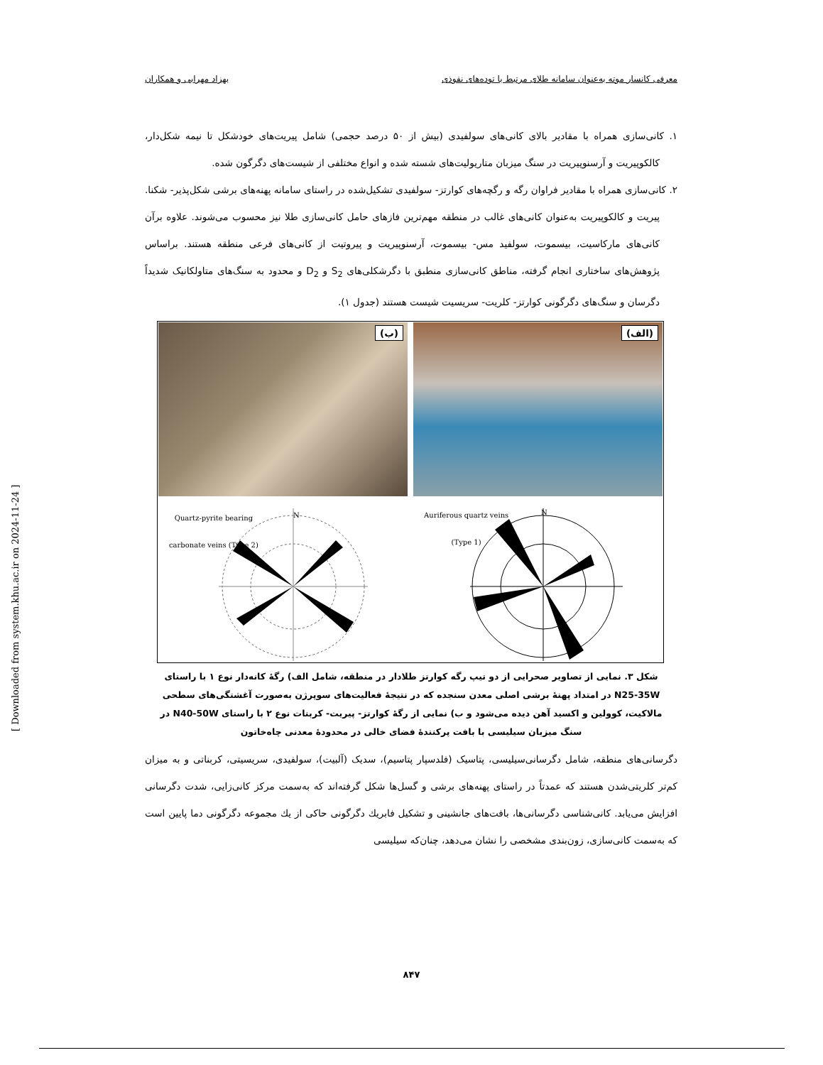معرفی کانسار موته به‌عنوان سامانه طلای مرتبط با توده‌های نفوذی بهزاد مهرابی و همکاران
۱. کانی‌سازی همراه با مقادیر بالای کانی‌های سولفیدی (بیش از ۵۰ درصد حجمی) شامل پیریت‌های خودشکل تا نیمه شکل‌دار، کالکوپیریت و آرسنوپیریت در سنگ میزبان متاریولیت‌های شسته شده و انواع مختلفی از شیست‌های دگرگون شده.
۲. کانی‌سازی همراه با مقادیر فراوان رگه و رگچه‌های کوارتز- سولفیدی تشکیل‌شده در راستای سامانه پهنه‌های برشی شکل‌پذیر- شکنا. پیریت و کالکوپیریت به‌عنوان کانی‌های غالب در منطقه مهم‌ترین فازهای حامل کانی‌سازی طلا نیز محسوب می‌شوند. علاوه برآن کانی‌های مارکاسیت، بیسموت، سولفید مس- بیسموت، آرسنوپیریت و پیروتیت از کانی‌های فرعی منطقه هستند. براساس پژوهش‌های ساختاری انجام گرفته، مناطق کانی‌سازی منطبق با دگرشکلی‌های S<sub>2</sub> و D<sub>2</sub> و محدود به سنگ‌های متاولکانیک شدیداً دگرسان و سنگ‌های دگرگونی کوارتز- کلریت- سریسیت شیست هستند (جدول ۱).
(ب)
(الف)
Quartz-pyrite bearing
carbonate veins (Type 2)
N
Auriferous quartz veins
(Type 1)
N
شکل ۳. نمایی از تصاویر صحرایی از دو تیپ رگه کوارتز طلادار در منطقه، شامل الف) رگهٔ کانه‌دار نوع ۱ با راستای N25-35W در امتداد پهنهٔ برشی اصلی معدن سنجده که در نتیجهٔ فعالیت‌های سوپرژن به‌صورت آغشتگی‌های سطحی مالاکیت، کوولین و اکسید آهن دیده می‌شود و ب) نمایی از رگهٔ کوارتز- پیریت- کربنات نوع ۲ با راستای N40-50W در سنگ میزبان سیلیسی با بافت پرکنندهٔ فضای خالی در محدودهٔ معدنی چاه‌خاتون
دگرسانی‌های منطقه، شامل دگرسانی‌سیلیسی، پتاسیک (فلدسپار پتاسیم)، سدیک (آلبیت)، سولفیدی، سریسیتی، کربناتی و به میزان کم‌تر کلریتی‌شدن هستند که عمدتاً در راستای پهنه‌های برشی و گسل‌ها شکل گرفته‌اند که به‌سمت مرکز کانی‌زایی، شدت دگرسانی افزایش می‌یابد. کانی‌شناسی دگرسانی‌ها، بافت‌های جانشینی و تشکیل فابریك دگرگونی حاکی از يك مجموعه دگرگونی دما پایین است که به‌سمت کانی‌سازی، زون‌بندی مشخصی را نشان می‌دهد، چنان‌که سیلیسی
[ Downloaded from system.khu.ac.ir on 2024-11-24 ]
۸۴۷